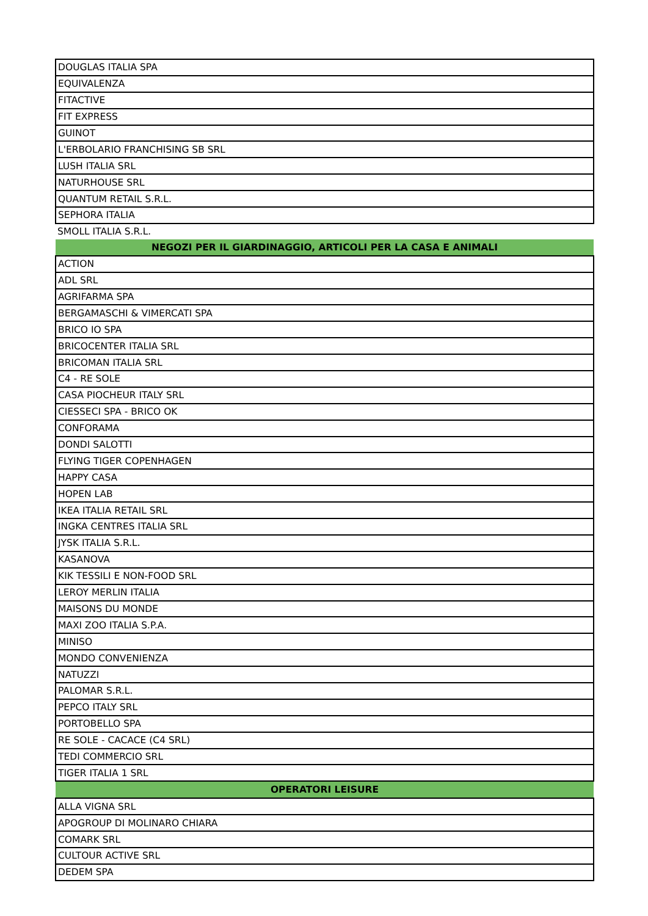| DOUGLAS ITALIA SPA |
| EQUIVALENZA |
| FITACTIVE |
| FIT EXPRESS |
| GUINOT |
| L'ERBOLARIO FRANCHISING SB SRL |
| LUSH ITALIA SRL |
| NATURHOUSE SRL |
| QUANTUM RETAIL S.R.L. |
| SEPHORA ITALIA |
| SMOLL ITALIA S.R.L. |
| NEGOZI PER IL GIARDINAGGIO, ARTICOLI PER LA CASA E ANIMALI |
| ACTION |
| ADL SRL |
| AGRIFARMA SPA |
| BERGAMASCHI & VIMERCATI SPA |
| BRICO IO SPA |
| BRICOCENTER ITALIA SRL |
| BRICOMAN ITALIA SRL |
| C4 - RE SOLE |
| CASA PIOCHEUR ITALY SRL |
| CIESSECI SPA - BRICO OK |
| CONFORAMA |
| DONDI SALOTTI |
| FLYING TIGER COPENHAGEN |
| HAPPY CASA |
| HOPEN LAB |
| IKEA ITALIA RETAIL SRL |
| INGKA CENTRES ITALIA SRL |
| JYSK ITALIA S.R.L. |
| KASANOVA |
| KIK TESSILI E NON-FOOD SRL |
| LEROY MERLIN ITALIA |
| MAISONS DU MONDE |
| MAXI ZOO ITALIA S.P.A. |
| MINISO |
| MONDO CONVENIENZA |
| NATUZZI |
| PALOMAR S.R.L. |
| PEPCO ITALY SRL |
| PORTOBELLO SPA |
| RE SOLE - CACACE (C4 SRL) |
| TEDI COMMERCIO SRL |
| TIGER ITALIA 1 SRL |
| OPERATORI LEISURE |
| ALLA VIGNA SRL |
| APOGROUP DI MOLINARO CHIARA |
| COMARK SRL |
| CULTOUR ACTIVE SRL |
| DEDEM SPA |